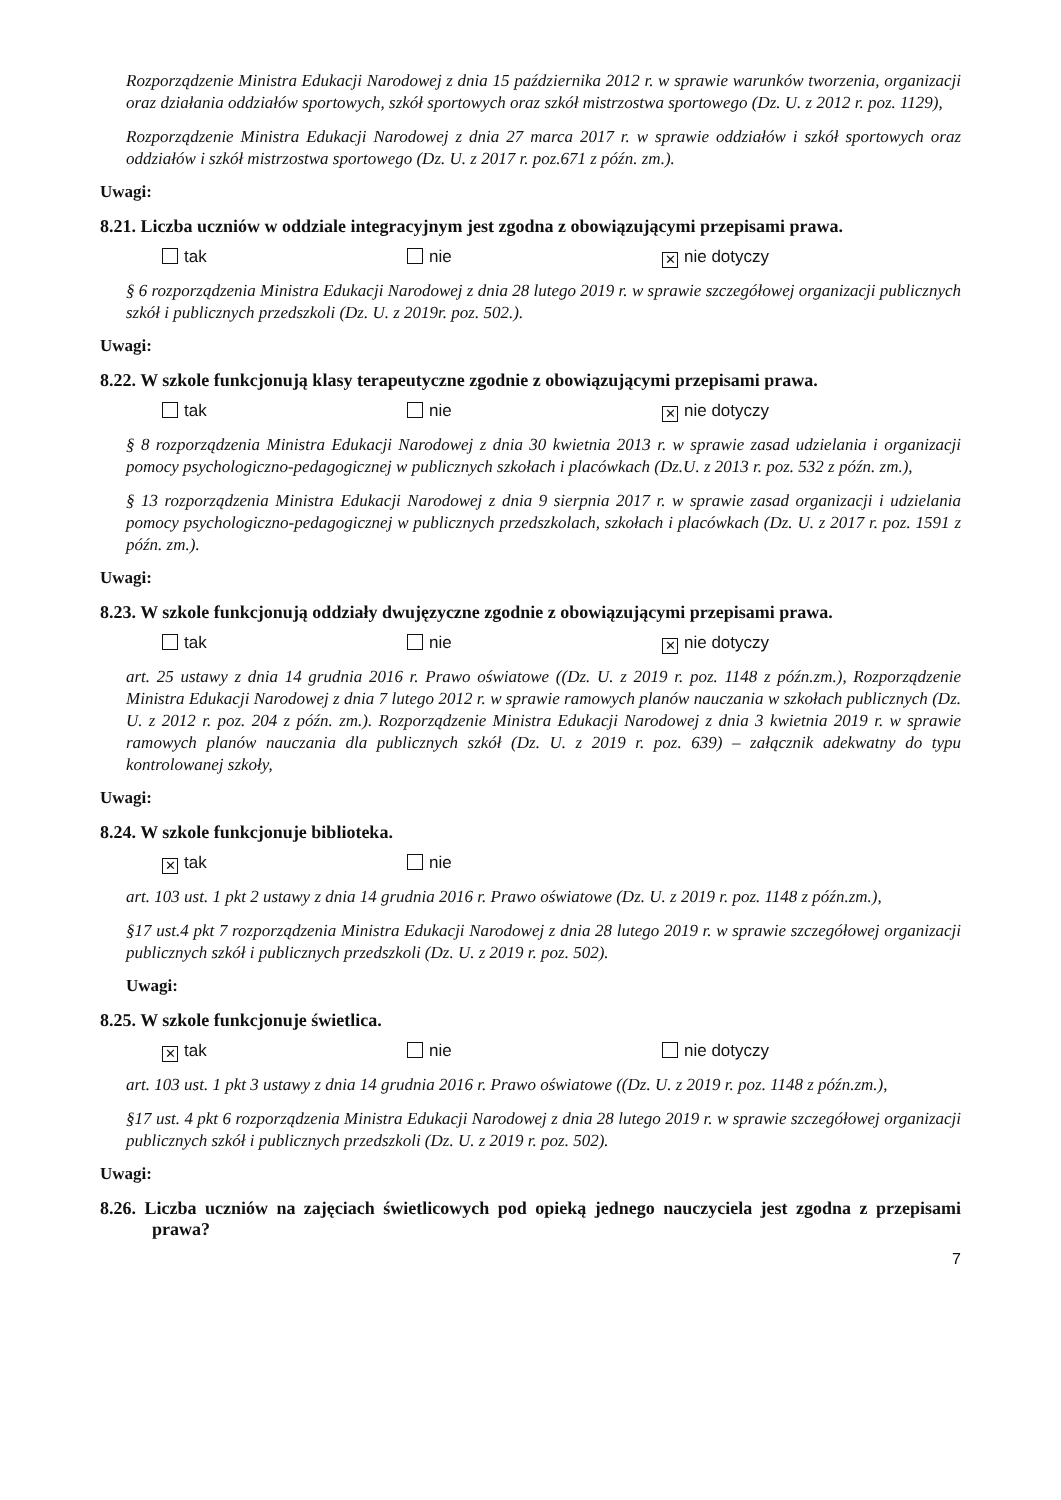Rozporządzenie Ministra Edukacji Narodowej z dnia 15 października 2012 r. w sprawie warunków tworzenia, organizacji oraz działania oddziałów sportowych, szkół sportowych oraz szkół mistrzostwa sportowego (Dz. U. z 2012 r. poz. 1129),
Rozporządzenie Ministra Edukacji Narodowej z dnia 27 marca 2017 r. w sprawie oddziałów i szkół sportowych oraz oddziałów i szkół mistrzostwa sportowego (Dz. U. z 2017 r. poz.671 z późn. zm.).
Uwagi:
8.21. Liczba uczniów w oddziale integracyjnym jest zgodna z obowiązującymi przepisami prawa.
tak nie ✕ nie dotyczy
§ 6 rozporządzenia Ministra Edukacji Narodowej z dnia 28 lutego 2019 r. w sprawie szczegółowej organizacji publicznych szkół i publicznych przedszkoli (Dz. U. z 2019r. poz. 502.).
Uwagi:
8.22. W szkole funkcjonują klasy terapeutyczne zgodnie z obowiązującymi przepisami prawa.
tak nie ✕ nie dotyczy
§ 8 rozporządzenia Ministra Edukacji Narodowej z dnia 30 kwietnia 2013 r. w sprawie zasad udzielania i organizacji pomocy psychologiczno-pedagogicznej w publicznych szkołach i placówkach (Dz.U. z 2013 r. poz. 532 z późn. zm.),
§ 13 rozporządzenia Ministra Edukacji Narodowej z dnia 9 sierpnia 2017 r. w sprawie zasad organizacji i udzielania pomocy psychologiczno-pedagogicznej w publicznych przedszkolach, szkołach i placówkach (Dz. U. z 2017 r. poz. 1591 z późn. zm.).
Uwagi:
8.23. W szkole funkcjonują oddziały dwujęzyczne zgodnie z obowiązującymi przepisami prawa.
tak nie ✕ nie dotyczy
art. 25 ustawy z dnia 14 grudnia 2016 r. Prawo oświatowe ((Dz. U. z 2019 r. poz. 1148 z późn.zm.), Rozporządzenie Ministra Edukacji Narodowej z dnia 7 lutego 2012 r. w sprawie ramowych planów nauczania w szkołach publicznych (Dz. U. z 2012 r. poz. 204 z późn. zm.). Rozporządzenie Ministra Edukacji Narodowej z dnia 3 kwietnia 2019 r. w sprawie ramowych planów nauczania dla publicznych szkół (Dz. U. z 2019 r. poz. 639) – załącznik adekwatny do typu kontrolowanej szkoły,
Uwagi:
8.24. W szkole funkcjonuje biblioteka.
✕ tak nie
art. 103 ust. 1 pkt 2 ustawy z dnia 14 grudnia 2016 r. Prawo oświatowe (Dz. U. z 2019 r. poz. 1148 z późn.zm.),
§17 ust.4 pkt 7 rozporządzenia Ministra Edukacji Narodowej z dnia 28 lutego 2019 r. w sprawie szczegółowej organizacji publicznych szkół i publicznych przedszkoli (Dz. U. z 2019 r. poz. 502).
Uwagi:
8.25. W szkole funkcjonuje świetlica.
✕ tak nie nie dotyczy
art. 103 ust. 1 pkt 3 ustawy z dnia 14 grudnia 2016 r. Prawo oświatowe ((Dz. U. z 2019 r. poz. 1148 z późn.zm.),
§17 ust. 4 pkt 6 rozporządzenia Ministra Edukacji Narodowej z dnia 28 lutego 2019 r. w sprawie szczegółowej organizacji publicznych szkół i publicznych przedszkoli (Dz. U. z 2019 r. poz. 502).
Uwagi:
8.26. Liczba uczniów na zajęciach świetlicowych pod opieką jednego nauczyciela jest zgodna z przepisami prawa?
7